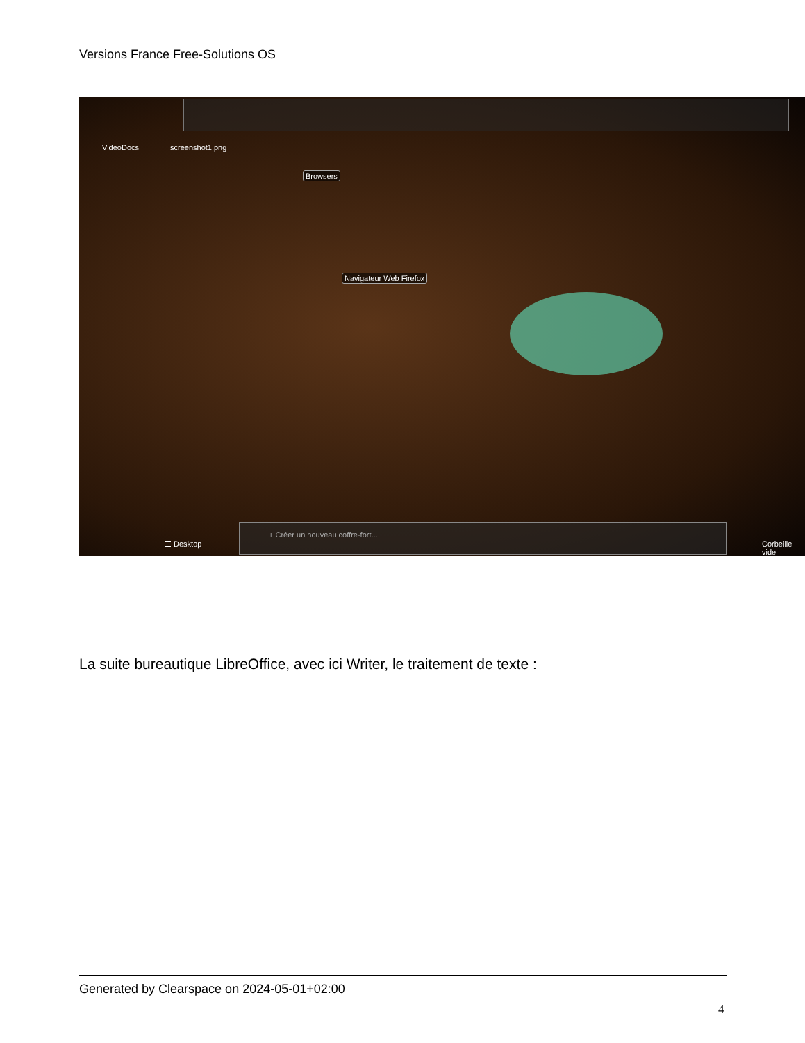Versions France Free-Solutions OS
VideoDocs screenshot1.png
Browsers
Navigateur Web Firefox
☰ Desktop
+ Créer un nouveau coffre-fort...
Corbeille vide
La suite bureautique LibreOffice, avec ici Writer, le traitement de texte :
Generated by Clearspace on 2024-05-01+02:00
4